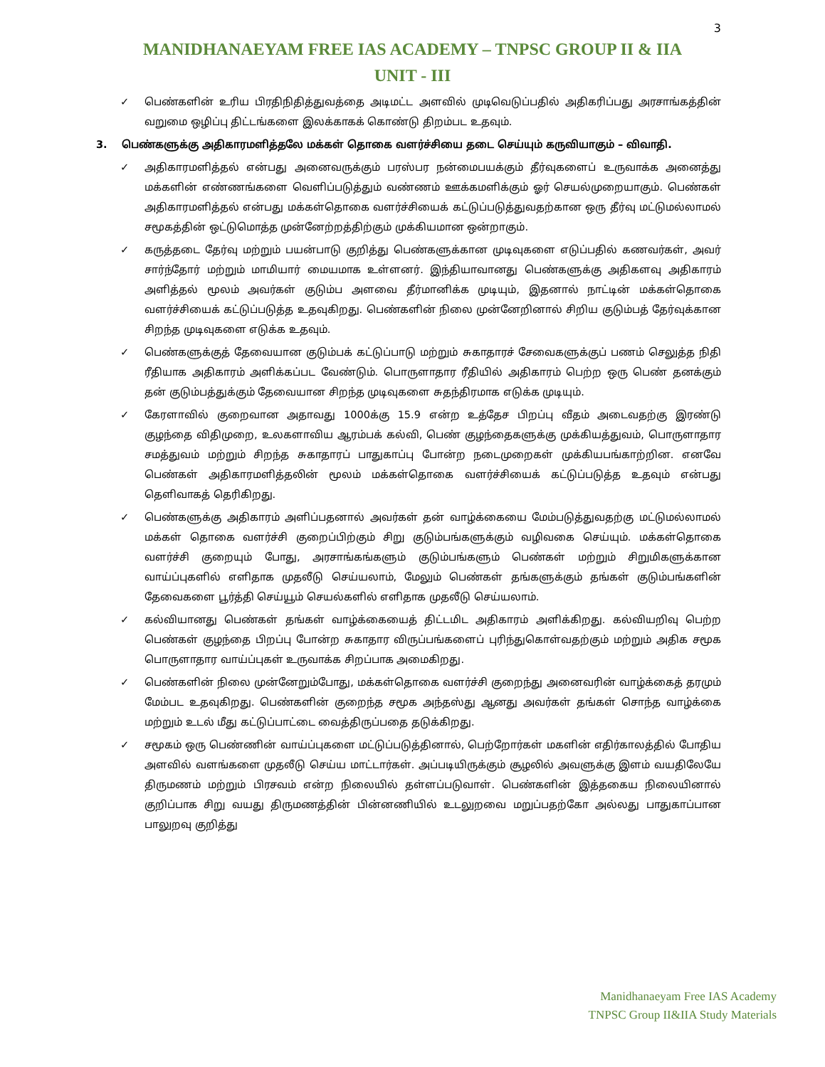3
MANIDHANAEYAM FREE IAS ACADEMY – TNPSC GROUP II & IIA
UNIT - III
✓ பெண்களின் உரிய பிரதிநிதித்துவத்தை அடிமட்ட அளவில் முடிவெடுப்பதில் அதிகரிப்பது அரசாங்கத்தின் வறுமை ஒழிப்பு திட்டங்களை இலக்காகக் கொண்டு திறம்பட உதவும்.
3. பெண்களுக்கு அதிகாரமளித்தலே மக்கள் தொகை வளர்ச்சியை தடை செய்யும் கருவியாகும் – விவாதி.
✓ அதிகாரமளித்தல் என்பது அனைவருக்கும் பரஸ்பர நன்மைபயக்கும் தீர்வுகளைப் உருவாக்க அனைத்து மக்களின் எண்ணங்களை வெளிப்படுத்தும் வண்ணம் ஊக்கமளிக்கும் ஓர் செயல்முறையாகும். பெண்கள் அதிகாரமளித்தல் என்பது மக்கள்தொகை வளர்ச்சியைக் கட்டுப்படுத்துவதற்கான ஒரு தீர்வு மட்டுமல்லாமல் சமூகத்தின் ஒட்டுமொத்த முன்னேற்றத்திற்கும் முக்கியமான ஒன்றாகும்.
✓ கருத்தடை தேர்வு மற்றும் பயன்பாடு குறித்து பெண்களுக்கான முடிவுகளை எடுப்பதில் கணவர்கள், அவர் சார்ந்தோர் மற்றும் மாமியார் மையமாக உள்ளனர். இந்தியாவானது பெண்களுக்கு அதிகளவு அதிகாரம் அளித்தல் மூலம் அவர்கள் குடும்ப அளவை தீர்மானிக்க முடியும், இதனால் நாட்டின் மக்கள்தொகை வளர்ச்சியைக் கட்டுப்படுத்த உதவுகிறது. பெண்களின் நிலை முன்னேறினால் சிறிய குடும்பத் தேர்வுக்கான சிறந்த முடிவுகளை எடுக்க உதவும்.
✓ பெண்களுக்குத் தேவையான குடும்பக் கட்டுப்பாடு மற்றும் சுகாதாரச் சேவைகளுக்குப் பணம் செலுத்த நிதி ரீதியாக அதிகாரம் அளிக்கப்பட வேண்டும். பொருளாதார ரீதியில் அதிகாரம் பெற்ற ஒரு பெண் தனக்கும் தன் குடும்பத்துக்கும் தேவையான சிறந்த முடிவுகளை சுதந்திரமாக எடுக்க முடியும்.
✓ கேரளாவில் குறைவான அதாவது 1000க்கு 15.9 என்ற உத்தேச பிறப்பு வீதம் அடைவதற்கு இரண்டு குழந்தை விதிமுறை, உலகளாவிய ஆரம்பக் கல்வி, பெண் குழந்தைகளுக்கு முக்கியத்துவம், பொருளாதார சமத்துவம் மற்றும் சிறந்த சுகாதாரப் பாதுகாப்பு போன்ற நடைமுறைகள் முக்கியபங்காற்றின. எனவே பெண்கள் அதிகாரமளித்தலின் மூலம் மக்கள்தொகை வளர்ச்சியைக் கட்டுப்படுத்த உதவும் என்பது தெளிவாகத் தெரிகிறது.
✓ பெண்களுக்கு அதிகாரம் அளிப்பதனால் அவர்கள் தன் வாழ்க்கையை மேம்படுத்துவதற்கு மட்டுமல்லாமல் மக்கள் தொகை வளர்ச்சி குறைப்பிற்கும் சிறு குடும்பங்களுக்கும் வழிவகை செய்யும். மக்கள்தொகை வளர்ச்சி குறையும் போது, அரசாங்கங்களும் குடும்பங்களும் பெண்கள் மற்றும் சிறுமிகளுக்கான வாய்ப்புகளில் எளிதாக முதலீடு செய்யலாம், மேலும் பெண்கள் தங்களுக்கும் தங்கள் குடும்பங்களின் தேவைகளை பூர்த்தி செய்யூம் செயல்களில் எளிதாக முதலீடு செய்யலாம்.
✓ கல்வியானது பெண்கள் தங்கள் வாழ்க்கையைத் திட்டமிட அதிகாரம் அளிக்கிறது. கல்வியறிவு பெற்ற பெண்கள் குழந்தை பிறப்பு போன்ற சுகாதார விருப்பங்களைப் புரிந்துகொள்வதற்கும் மற்றும் அதிக சமூக பொருளாதார வாய்ப்புகள் உருவாக்க சிறப்பாக அமைகிறது.
✓ பெண்களின் நிலை முன்னேறும்போது, மக்கள்தொகை வளர்ச்சி குறைந்து அனைவரின் வாழ்க்கைத் தரமும் மேம்பட உதவுகிறது. பெண்களின் குறைந்த சமூக அந்தஸ்து ஆனது அவர்கள் தங்கள் சொந்த வாழ்க்கை மற்றும் உடல் மீது கட்டுப்பாட்டை வைத்திருப்பதை தடுக்கிறது.
✓ சமூகம் ஒரு பெண்ணின் வாய்ப்புகளை மட்டுப்படுத்தினால், பெற்றோர்கள் மகளின் எதிர்காலத்தில் போதிய அளவில் வளங்களை முதலீடு செய்ய மாட்டார்கள். அப்படியிருக்கும் சூழலில் அவளுக்கு இளம் வயதிலேயே திருமணம் மற்றும் பிரசவம் என்ற நிலையில் தள்ளப்படுவாள். பெண்களின் இத்தகைய நிலையினால் குறிப்பாக சிறு வயது திருமணத்தின் பின்னணியில் உடலுறவை மறுப்பதற்கோ அல்லது பாதுகாப்பான பாலுறவு குறித்து
Manidhanaeyam Free IAS Academy
TNPSC Group II&IIA Study Materials